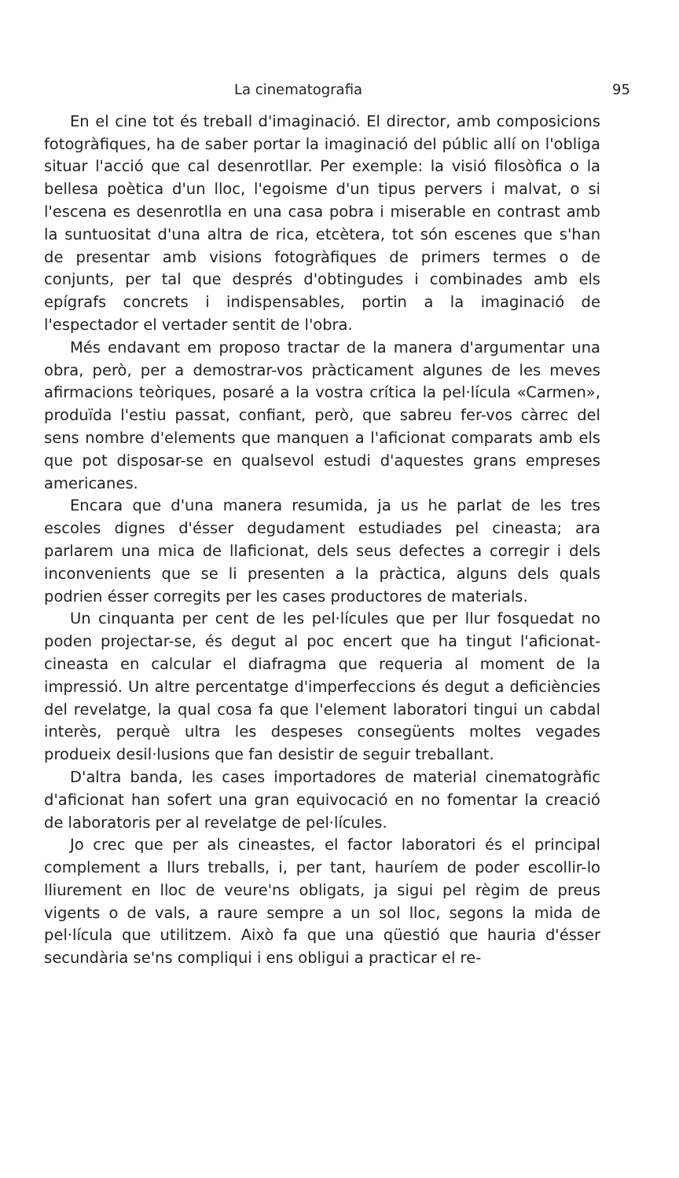La cinematografia 95
En el cine tot és treball d'imaginació. El director, amb composicions fotogràfiques, ha de saber portar la imaginació del públic allí on l'obliga situar l'acció que cal desenrotllar. Per exemple: la visió filosòfica o la bellesa poètica d'un lloc, l'egoisme d'un tipus pervers i malvat, o si l'escena es desenrotlla en una casa pobra i miserable en contrast amb la suntuositat d'una altra de rica, etcètera, tot són escenes que s'han de presentar amb visions fotogràfiques de primers termes o de conjunts, per tal que després d'obtingudes i combinades amb els epígrafs concrets i indispensables, portin a la imaginació de l'espectador el vertader sentit de l'obra.
Més endavant em proposo tractar de la manera d'argumentar una obra, però, per a demostrar-vos pràcticament algunes de les meves afirmacions teòriques, posaré a la vostra crítica la pel·lícula «Carmen», produïda l'estiu passat, confiant, però, que sabreu fer-vos càrrec del sens nombre d'elements que manquen a l'aficionat comparats amb els que pot disposar-se en qualsevol estudi d'aquestes grans empreses americanes.
Encara que d'una manera resumida, ja us he parlat de les tres escoles dignes d'ésser degudament estudiades pel cineasta; ara parlarem una mica de llaficionat, dels seus defectes a corregir i dels inconvenients que se li presenten a la pràctica, alguns dels quals podrien ésser corregits per les cases productores de materials.
Un cinquanta per cent de les pel·lícules que per llur fosquedat no poden projectar-se, és degut al poc encert que ha tingut l'aficionat-cineasta en calcular el diafragma que requeria al moment de la impressió. Un altre percentatge d'imperfeccions és degut a deficiències del revelatge, la qual cosa fa que l'element laboratori tingui un cabdal interès, perquè ultra les despeses consegüents moltes vegades produeix desil·lusions que fan desistir de seguir treballant.
D'altra banda, les cases importadores de material cinematogràfic d'aficionat han sofert una gran equivocació en no fomentar la creació de laboratoris per al revelatge de pel·lícules.
Jo crec que per als cineastes, el factor laboratori és el principal complement a llurs treballs, i, per tant, hauríem de poder escollir-lo lliurement en lloc de veure'ns obligats, ja sigui pel règim de preus vigents o de vals, a raure sempre a un sol lloc, segons la mida de pel·lícula que utilitzem. Això fa que una qüestió que hauria d'ésser secundària se'ns compliqui i ens obligui a practicar el re-